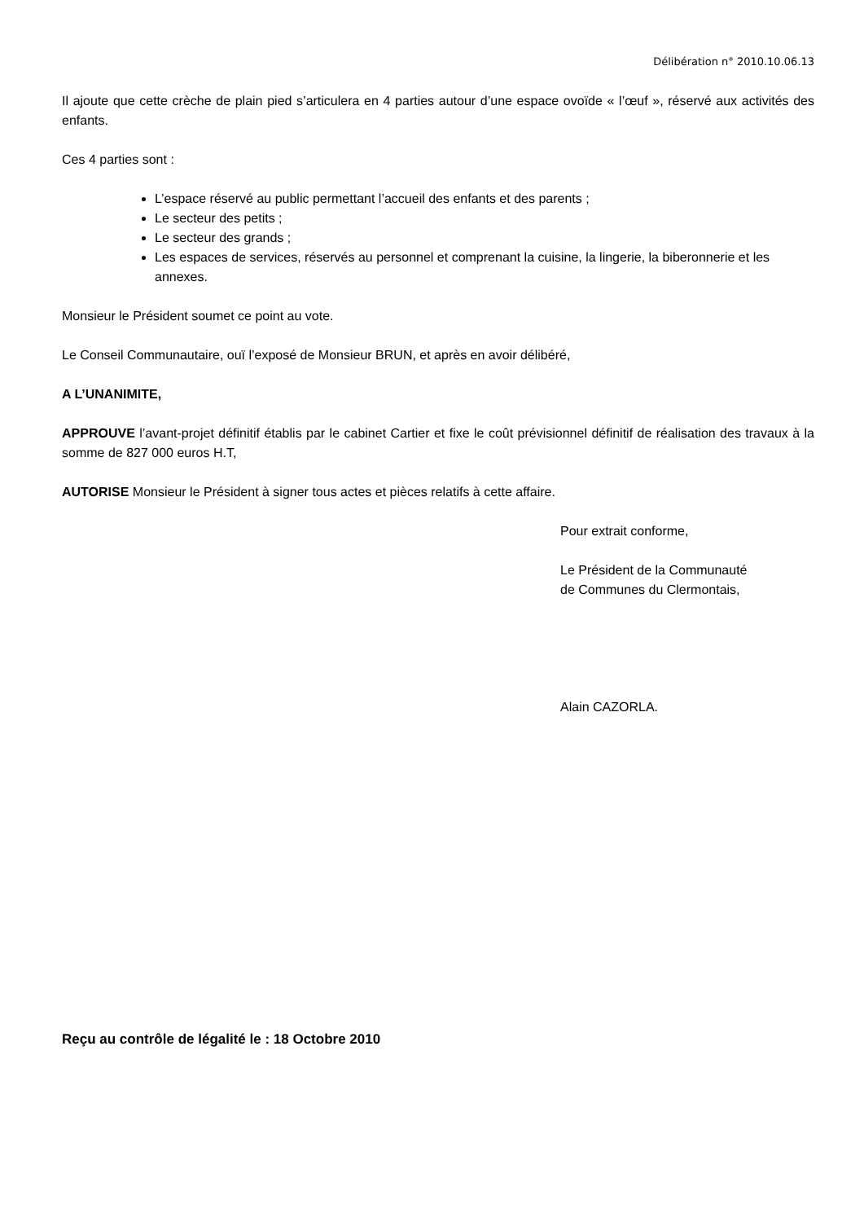Délibération n° 2010.10.06.13
Il ajoute que cette crèche de plain pied s’articulera en 4 parties autour d’une espace ovoïde « l’œuf », réservé aux activités des enfants.
Ces 4 parties sont :
L’espace réservé au public permettant l’accueil des enfants et des parents ;
Le secteur des petits ;
Le secteur des grands ;
Les espaces de services, réservés au personnel et comprenant la cuisine, la lingerie, la biberonnerie et les annexes.
Monsieur le Président soumet ce point au vote.
Le Conseil Communautaire, ouï l’exposé de Monsieur BRUN, et après en avoir délibéré,
A L’UNANIMITE,
APPROUVE l’avant-projet définitif établis par le cabinet Cartier et fixe le coût prévisionnel définitif de réalisation des travaux à la somme de 827 000 euros H.T,
AUTORISE Monsieur le Président à signer tous actes et pièces relatifs à cette affaire.
Pour extrait conforme,
Le Président de la Communauté
de Communes du Clermontais,
Alain CAZORLA.
Reçu au contrôle de légalité le : 18 Octobre 2010